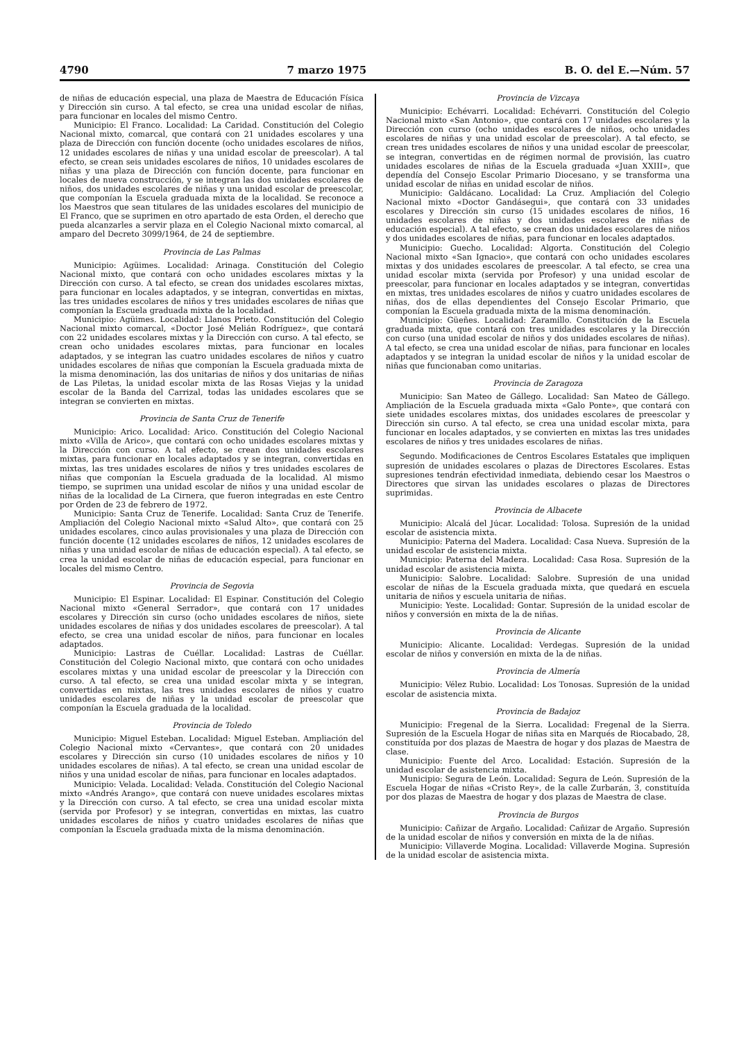4790 7 marzo 1975 B. O. del E.—Núm. 57
de niñas de educación especial, una plaza de Maestra de Educación Física y Dirección sin curso. A tal efecto, se crea una unidad escolar de niñas, para funcionar en locales del mismo Centro.
Municipio: El Franco. Localidad: La Caridad. Constitución del Colegio Nacional mixto, comarcal, que contará con 21 unidades escolares y una plaza de Dirección con función docente (ocho unidades escolares de niños, 12 unidades escolares de niñas y una unidad escolar de preescolar). A tal efecto, se crean seis unidades escolares de niños, 10 unidades escolares de niñas y una plaza de Dirección con función docente, para funcionar en locales de nueva construcción, y se integran las dos unidades escolares de niños, dos unidades escolares de niñas y una unidad escolar de preescolar, que componían la Escuela graduada mixta de la localidad. Se reconoce a los Maestros que sean titulares de las unidades escolares del municipio de El Franco, que se suprimen en otro apartado de esta Orden, el derecho que pueda alcanzarles a servir plaza en el Colegio Nacional mixto comarcal, al amparo del Decreto 3099/1964, de 24 de septiembre.
Provincia de Las Palmas
Municipio: Agüimes. Localidad: Arinaga. Constitución del Colegio Nacional mixto, que contará con ocho unidades escolares mixtas y la Dirección con curso. A tal efecto, se crean dos unidades escolares mixtas, para funcionar en locales adaptados, y se integran, convertidas en mixtas, las tres unidades escolares de niños y tres unidades escolares de niñas que componían la Escuela graduada mixta de la localidad.
Municipio: Agüimes. Localidad: Llanos Prieto. Constitución del Colegio Nacional mixto comarcal, «Doctor José Melián Rodríguez», que contará con 22 unidades escolares mixtas y la Dirección con curso. A tal efecto, se crean ocho unidades escolares mixtas, para funcionar en locales adaptados, y se integran las cuatro unidades escolares de niños y cuatro unidades escolares de niñas que componían la Escuela graduada mixta de la misma denominación, las dos unitarias de niños y dos unitarias de niñas de Las Piletas, la unidad escolar mixta de las Rosas Viejas y la unidad escolar de la Banda del Carrizal, todas las unidades escolares que se integran se convierten en mixtas.
Provincia de Santa Cruz de Tenerife
Municipio: Arico. Localidad: Arico. Constitución del Colegio Nacional mixto «Villa de Arico», que contará con ocho unidades escolares mixtas y la Dirección con curso. A tal efecto, se crean dos unidades escolares mixtas, para funcionar en locales adaptados y se integran, convertidas en mixtas, las tres unidades escolares de niños y tres unidades escolares de niñas que componían la Escuela graduada de la localidad. Al mismo tiempo, se suprimen una unidad escolar de niños y una unidad escolar de niñas de la localidad de La Cirnera, que fueron integradas en este Centro por Orden de 23 de febrero de 1972.
Municipio: Santa Cruz de Tenerife. Localidad: Santa Cruz de Tenerife. Ampliación del Colegio Nacional mixto «Salud Alto», que contará con 25 unidades escolares, cinco aulas provisionales y una plaza de Dirección con función docente (12 unidades escolares de niños, 12 unidades escolares de niñas y una unidad escolar de niñas de educación especial). A tal efecto, se crea la unidad escolar de niñas de educación especial, para funcionar en locales del mismo Centro.
Provincia de Segovia
Municipio: El Espinar. Localidad: El Espinar. Constitución del Colegio Nacional mixto «General Serrador», que contará con 17 unidades escolares y Dirección sin curso (ocho unidades escolares de niños, siete unidades escolares de niñas y dos unidades escolares de preescolar). A tal efecto, se crea una unidad escolar de niños, para funcionar en locales adaptados.
Municipio: Lastras de Cuéllar. Localidad: Lastras de Cuéllar. Constitución del Colegio Nacional mixto, que contará con ocho unidades escolares mixtas y una unidad escolar de preescolar y la Dirección con curso. A tal efecto, se crea una unidad escolar mixta y se integran, convertidas en mixtas, las tres unidades escolares de niños y cuatro unidades escolares de niñas y la unidad escolar de preescolar que componían la Escuela graduada de la localidad.
Provincia de Toledo
Municipio: Miguel Esteban. Localidad: Miguel Esteban. Ampliación del Colegio Nacional mixto «Cervantes», que contará con 20 unidades escolares y Dirección sin curso (10 unidades escolares de niños y 10 unidades escolares de niñas). A tal efecto, se crean una unidad escolar de niños y una unidad escolar de niñas, para funcionar en locales adaptados.
Municipio: Velada. Localidad: Velada. Constitución del Colegio Nacional mixto «Andrés Arango», que contará con nueve unidades escolares mixtas y la Dirección con curso. A tal efecto, se crea una unidad escolar mixta (servida por Profesor) y se integran, convertidas en mixtas, las cuatro unidades escolares de niños y cuatro unidades escolares de niñas que componían la Escuela graduada mixta de la misma denominación.
Provincia de Vizcaya
Municipio: Echévarri. Localidad: Echévarri. Constitución del Colegio Nacional mixto «San Antonio», que contará con 17 unidades escolares y la Dirección con curso (ocho unidades escolares de niños, ocho unidades escolares de niñas y una unidad escolar de preescolar). A tal efecto, se crean tres unidades escolares de niños y una unidad escolar de preescolar, se integran, convertidas en de régimen normal de provisión, las cuatro unidades escolares de niñas de la Escuela graduada «Juan XXIII», que dependía del Consejo Escolar Primario Diocesano, y se transforma una unidad escolar de niñas en unidad escolar de niños.
Municipio: Galdácano. Localidad: La Cruz. Ampliación del Colegio Nacional mixto «Doctor Gandásegui», que contará con 33 unidades escolares y Dirección sin curso (15 unidades escolares de niños, 16 unidades escolares de niñas y dos unidades escolares de niñas de educación especial). A tal efecto, se crean dos unidades escolares de niños y dos unidades escolares de niñas, para funcionar en locales adaptados.
Municipio: Guecho. Localidad: Algorta. Constitución del Colegio Nacional mixto «San Ignacio», que contará con ocho unidades escolares mixtas y dos unidades escolares de preescolar. A tal efecto, se crea una unidad escolar mixta (servida por Profesor) y una unidad escolar de preescolar, para funcionar en locales adaptados y se integran, convertidas en mixtas, tres unidades escolares de niños y cuatro unidades escolares de niñas, dos de ellas dependientes del Consejo Escolar Primario, que componían la Escuela graduada mixta de la misma denominación.
Municipio: Güeñes. Localidad: Zaramillo. Constitución de la Escuela graduada mixta, que contará con tres unidades escolares y la Dirección con curso (una unidad escolar de niños y dos unidades escolares de niñas). A tal efecto, se crea una unidad escolar de niñas, para funcionar en locales adaptados y se integran la unidad escolar de niños y la unidad escolar de niñas que funcionaban como unitarias.
Provincia de Zaragoza
Municipio: San Mateo de Gállego. Localidad: San Mateo de Gállego. Ampliación de la Escuela graduada mixta «Galo Ponte», que contará con siete unidades escolares mixtas, dos unidades escolares de preescolar y Dirección sin curso. A tal efecto, se crea una unidad escolar mixta, para funcionar en locales adaptados, y se convierten en mixtas las tres unidades escolares de niños y tres unidades escolares de niñas.
Segundo. Modificaciones de Centros Escolares Estatales que impliquen supresión de unidades escolares o plazas de Directores Escolares. Estas supresiones tendrán efectividad inmediata, debiendo cesar los Maestros o Directores que sirvan las unidades escolares o plazas de Directores suprimidas.
Provincia de Albacete
Municipio: Alcalá del Júcar. Localidad: Tolosa. Supresión de la unidad escolar de asistencia mixta.
Municipio: Paterna del Madera. Localidad: Casa Nueva. Supresión de la unidad escolar de asistencia mixta.
Municipio: Paterna del Madera. Localidad: Casa Rosa. Supresión de la unidad escolar de asistencia mixta.
Municipio: Salobre. Localidad: Salobre. Supresión de una unidad escolar de niñas de la Escuela graduada mixta, que quedará en escuela unitaria de niños y escuela unitaria de niñas.
Municipio: Yeste. Localidad: Gontar. Supresión de la unidad escolar de niños y conversión en mixta de la de niñas.
Provincia de Alicante
Municipio: Alicante. Localidad: Verdegas. Supresión de la unidad escolar de niños y conversión en mixta de la de niñas.
Provincia de Almería
Municipio: Vélez Rubio. Localidad: Los Tonosas. Supresión de la unidad escolar de asistencia mixta.
Provincia de Badajoz
Municipio: Fregenal de la Sierra. Localidad: Fregenal de la Sierra. Supresión de la Escuela Hogar de niñas sita en Marqués de Riocabado, 28, constituída por dos plazas de Maestra de hogar y dos plazas de Maestra de clase.
Municipio: Fuente del Arco. Localidad: Estación. Supresión de la unidad escolar de asistencia mixta.
Municipio: Segura de León. Localidad: Segura de León. Supresión de la Escuela Hogar de niñas «Cristo Rey», de la calle Zurbarán, 3, constituída por dos plazas de Maestra de hogar y dos plazas de Maestra de clase.
Provincia de Burgos
Municipio: Cañizar de Argaño. Localidad: Cañizar de Argaño. Supresión de la unidad escolar de niños y conversión en mixta de la de niñas.
Municipio: Villaverde Mogina. Localidad: Villaverde Mogina. Supresión de la unidad escolar de asistencia mixta.